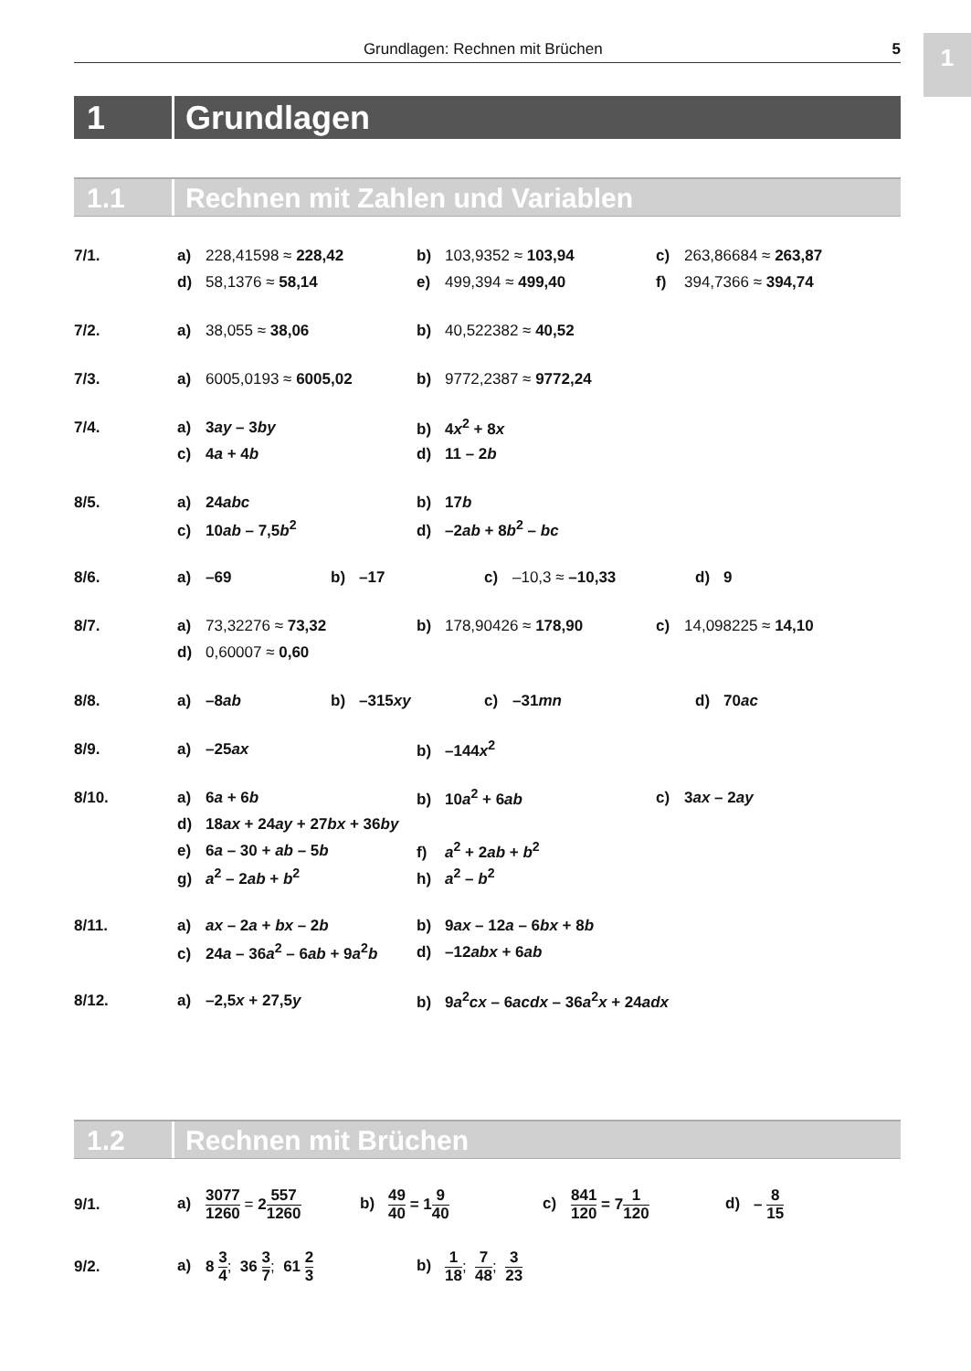1
Grundlagen: Rechnen mit Brüchen
5
1 Grundlagen
1.1 Rechnen mit Zahlen und Variablen
7/1.
a) 228,41598 ≈ 228,42 b) 103,9352 ≈ 103,94 c) 263,86684 ≈ 263,87
d) 58,1376 ≈ 58,14 e) 499,394 ≈ 499,40 f) 394,7366 ≈ 394,74
7/2.
a) 38,055 ≈ 38,06 b) 40,522382 ≈ 40,52
7/3.
a) 6005,0193 ≈ 6005,02 b) 9772,2387 ≈ 9772,24
7/4.
a) 3ay – 3by b) 4x<sup>2</sup> + 8x
c) 4a + 4b d) 11 – 2b
8/5.
a) 24abc b) 17b
c) 10ab – 7,5b<sup>2</sup> d) –2ab + 8b<sup>2</sup> – bc
8/6.
a) –69 b) –17 c) –10,3 ≈ –10,33 d) 9
8/7.
a) 73,32276 ≈ 73,32 b) 178,90426 ≈ 178,90 c) 14,098225 ≈ 14,10
d) 0,60007 ≈ 0,60
8/8.
a) –8ab b) –315xy c) –31mn d) 70ac
8/9.
a) –25ax b) –144x<sup>2</sup>
8/10.
a) 6a + 6b b) 10a<sup>2</sup> + 6ab c) 3ax – 2ay
d) 18ax + 24ay + 27bx + 36by
e) 6a – 30 + ab – 5b f) a<sup>2</sup> + 2ab + b<sup>2</sup>
g) a<sup>2</sup> – 2ab + b<sup>2</sup> h) a<sup>2</sup> – b<sup>2</sup>
8/11.
a) ax – 2a + bx – 2b b) 9ax – 12a – 6bx + 8b
c) 24a – 36a<sup>2</sup> – 6ab + 9a<sup>2</sup>b
d) –12abx + 6ab
8/12.
a) –2,5x + 27,5y
b) 9a<sup>2</sup>cx – 6acdx – 36a<sup>2</sup>x + 24adx
1.2 Rechnen mit Brüchen
9/1.
a) 3077 1260 = 2557 1260
b) 49 40 = 19 40
c) 841 120 = 71 120
d) – 8 15
9/2.
a) 8 3 4; 36 3 7; 61 2 3
b) 1 18; 7 48; 3 23